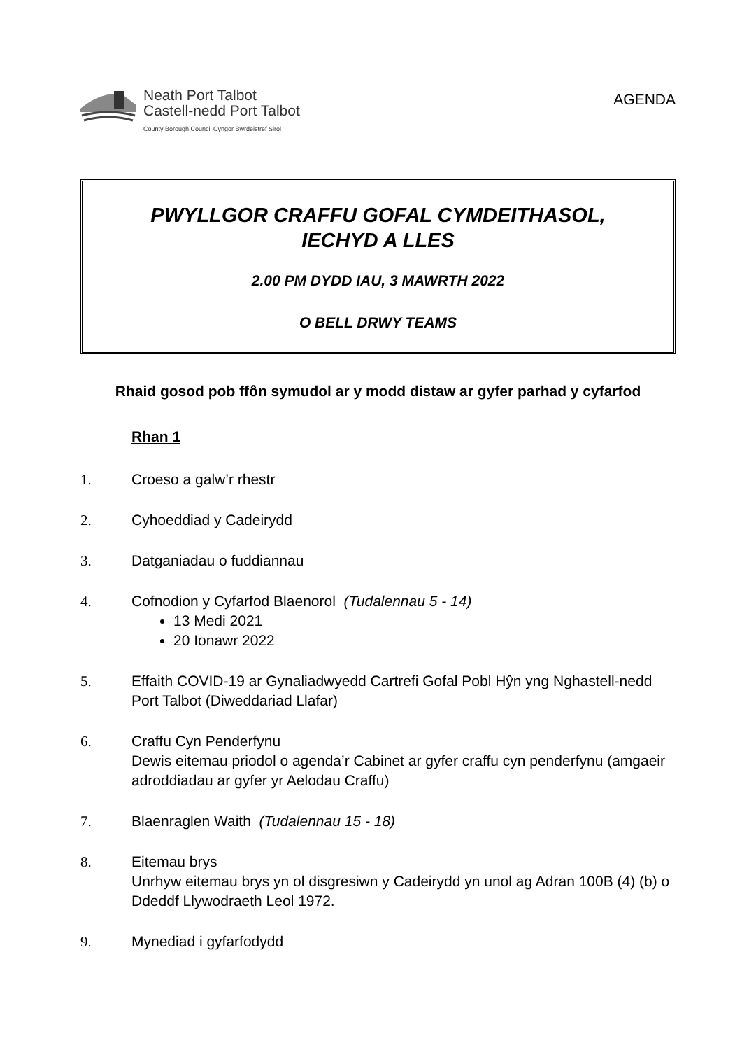Neath Port Talbot
Castell-nedd Port Talbot
County Borough Council Cyngor Bwrdeistref Sirol
AGENDA
PWYLLGOR CRAFFU GOFAL CYMDEITHASOL,
IECHYD A LLES
2.00 PM DYDD IAU, 3 MAWRTH 2022
O BELL DRWY TEAMS
Rhaid gosod pob ffôn symudol ar y modd distaw ar gyfer parhad y cyfarfod
Rhan 1
1. Croeso a galw’r rhestr
2. Cyhoeddiad y Cadeirydd
3. Datganiadau o fuddiannau
4. Cofnodion y Cyfarfod Blaenorol (Tudalennau 5 - 14)
13 Medi 2021
20 Ionawr 2022
5. Effaith COVID-19 ar Gynaliadwyedd Cartrefi Gofal Pobl Hŷn yng Nghastell-nedd Port Talbot (Diweddariad Llafar)
6. Craffu Cyn Penderfynu
Dewis eitemau priodol o agenda’r Cabinet ar gyfer craffu cyn penderfynu (amgaeir adroddiadau ar gyfer yr Aelodau Craffu)
7. Blaenraglen Waith (Tudalennau 15 - 18)
8. Eitemau brys
Unrhyw eitemau brys yn ol disgresiwn y Cadeirydd yn unol ag Adran 100B (4) (b) o Ddeddf Llywodraeth Leol 1972.
9. Mynediad i gyfarfodydd